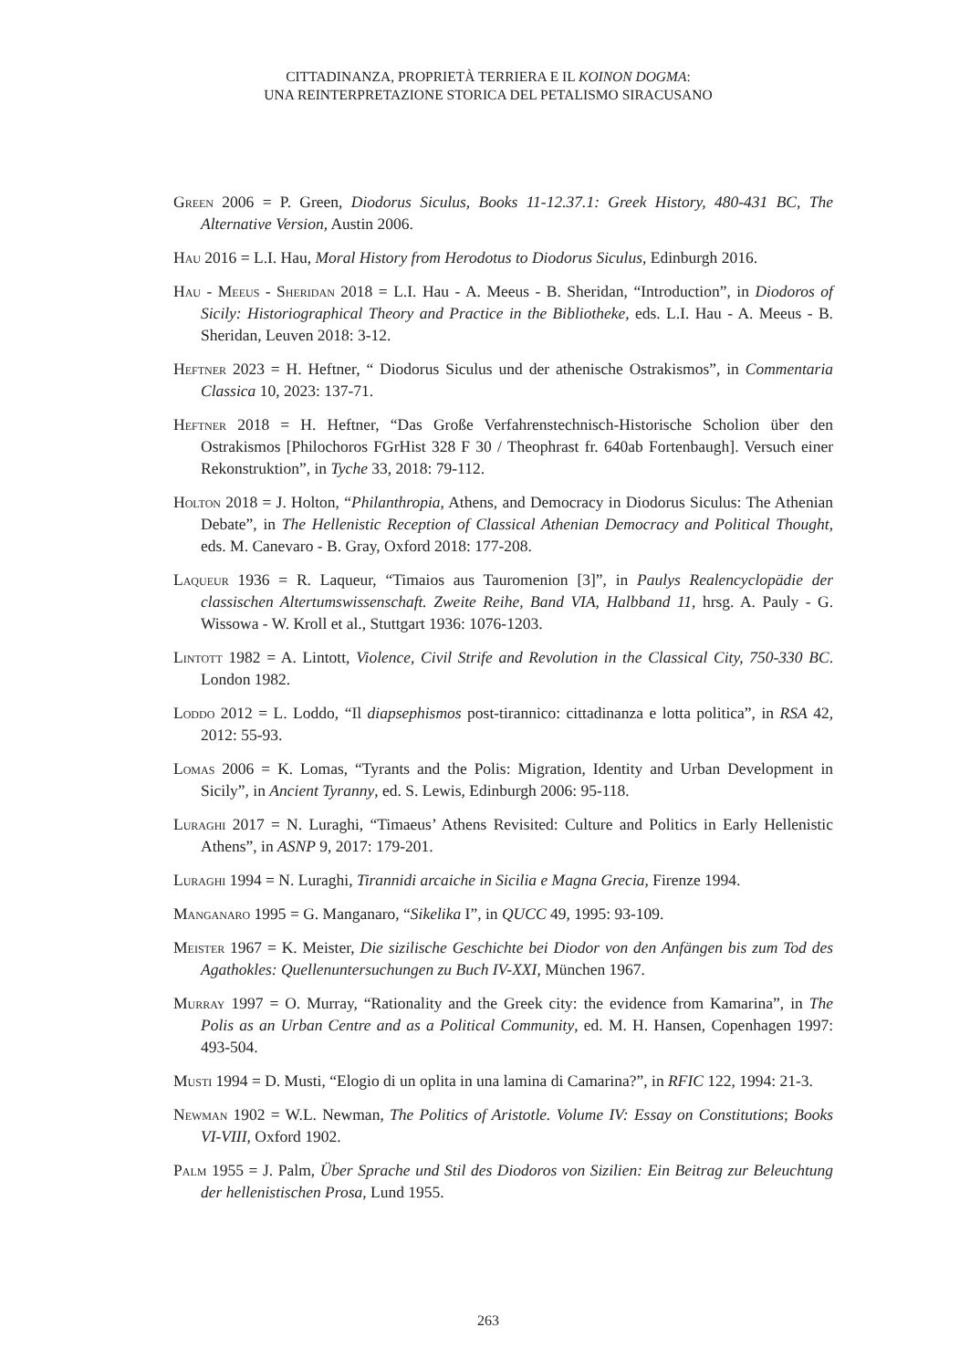CITTADINANZA, PROPRIETÀ TERRIERA E IL KOINON DOGMA:
UNA REINTERPRETAZIONE STORICA DEL PETALISMO SIRACUSANO
Green 2006 = P. Green, Diodorus Siculus, Books 11-12.37.1: Greek History, 480-431 BC, The Alternative Version, Austin 2006.
Hau 2016 = L.I. Hau, Moral History from Herodotus to Diodorus Siculus, Edinburgh 2016.
Hau - Meeus - Sheridan 2018 = L.I. Hau - A. Meeus - B. Sheridan, “Introduction”, in Diodoros of Sicily: Historiographical Theory and Practice in the Bibliotheke, eds. L.I. Hau - A. Meeus - B. Sheridan, Leuven 2018: 3-12.
Heftner 2023 = H. Heftner, “ Diodorus Siculus und der athenische Ostrakismos”, in Commentaria Classica 10, 2023: 137-71.
Heftner 2018 = H. Heftner, “Das Große Verfahrenstechnisch-Historische Scholion über den Ostrakismos [Philochoros FGrHist 328 F 30 / Theophrast fr. 640ab Fortenbaugh]. Versuch einer Rekonstruktion”, in Tyche 33, 2018: 79-112.
Holton 2018 = J. Holton, “Philanthropia, Athens, and Democracy in Diodorus Siculus: The Athenian Debate”, in The Hellenistic Reception of Classical Athenian Democracy and Political Thought, eds. M. Canevaro - B. Gray, Oxford 2018: 177-208.
Laqueur 1936 = R. Laqueur, “Timaios aus Tauromenion [3]”, in Paulys Realencyclopädie der classischen Altertumswissenschaft. Zweite Reihe, Band VIA, Halbband 11, hrsg. A. Pauly - G. Wissowa - W. Kroll et al., Stuttgart 1936: 1076-1203.
Lintott 1982 = A. Lintott, Violence, Civil Strife and Revolution in the Classical City, 750-330 BC. London 1982.
Loddo 2012 = L. Loddo, “Il diapsephismos post-tirannico: cittadinanza e lotta politica”, in RSA 42, 2012: 55-93.
Lomas 2006 = K. Lomas, “Tyrants and the Polis: Migration, Identity and Urban Development in Sicily”, in Ancient Tyranny, ed. S. Lewis, Edinburgh 2006: 95-118.
Luraghi 2017 = N. Luraghi, “Timaeus’ Athens Revisited: Culture and Politics in Early Hellenistic Athens”, in ASNP 9, 2017: 179-201.
Luraghi 1994 = N. Luraghi, Tirannidi arcaiche in Sicilia e Magna Grecia, Firenze 1994.
Manganaro 1995 = G. Manganaro, “Sikelika I”, in QUCC 49, 1995: 93-109.
Meister 1967 = K. Meister, Die sizilische Geschichte bei Diodor von den Anfängen bis zum Tod des Agathokles: Quellenuntersuchungen zu Buch IV-XXI, München 1967.
Murray 1997 = O. Murray, “Rationality and the Greek city: the evidence from Kamarina”, in The Polis as an Urban Centre and as a Political Community, ed. M. H. Hansen, Copenhagen 1997: 493-504.
Musti 1994 = D. Musti, “Elogio di un oplita in una lamina di Camarina?”, in RFIC 122, 1994: 21-3.
Newman 1902 = W.L. Newman, The Politics of Aristotle. Volume IV: Essay on Constitutions; Books VI-VIII, Oxford 1902.
Palm 1955 = J. Palm, Über Sprache und Stil des Diodoros von Sizilien: Ein Beitrag zur Beleuchtung der hellenistischen Prosa, Lund 1955.
263